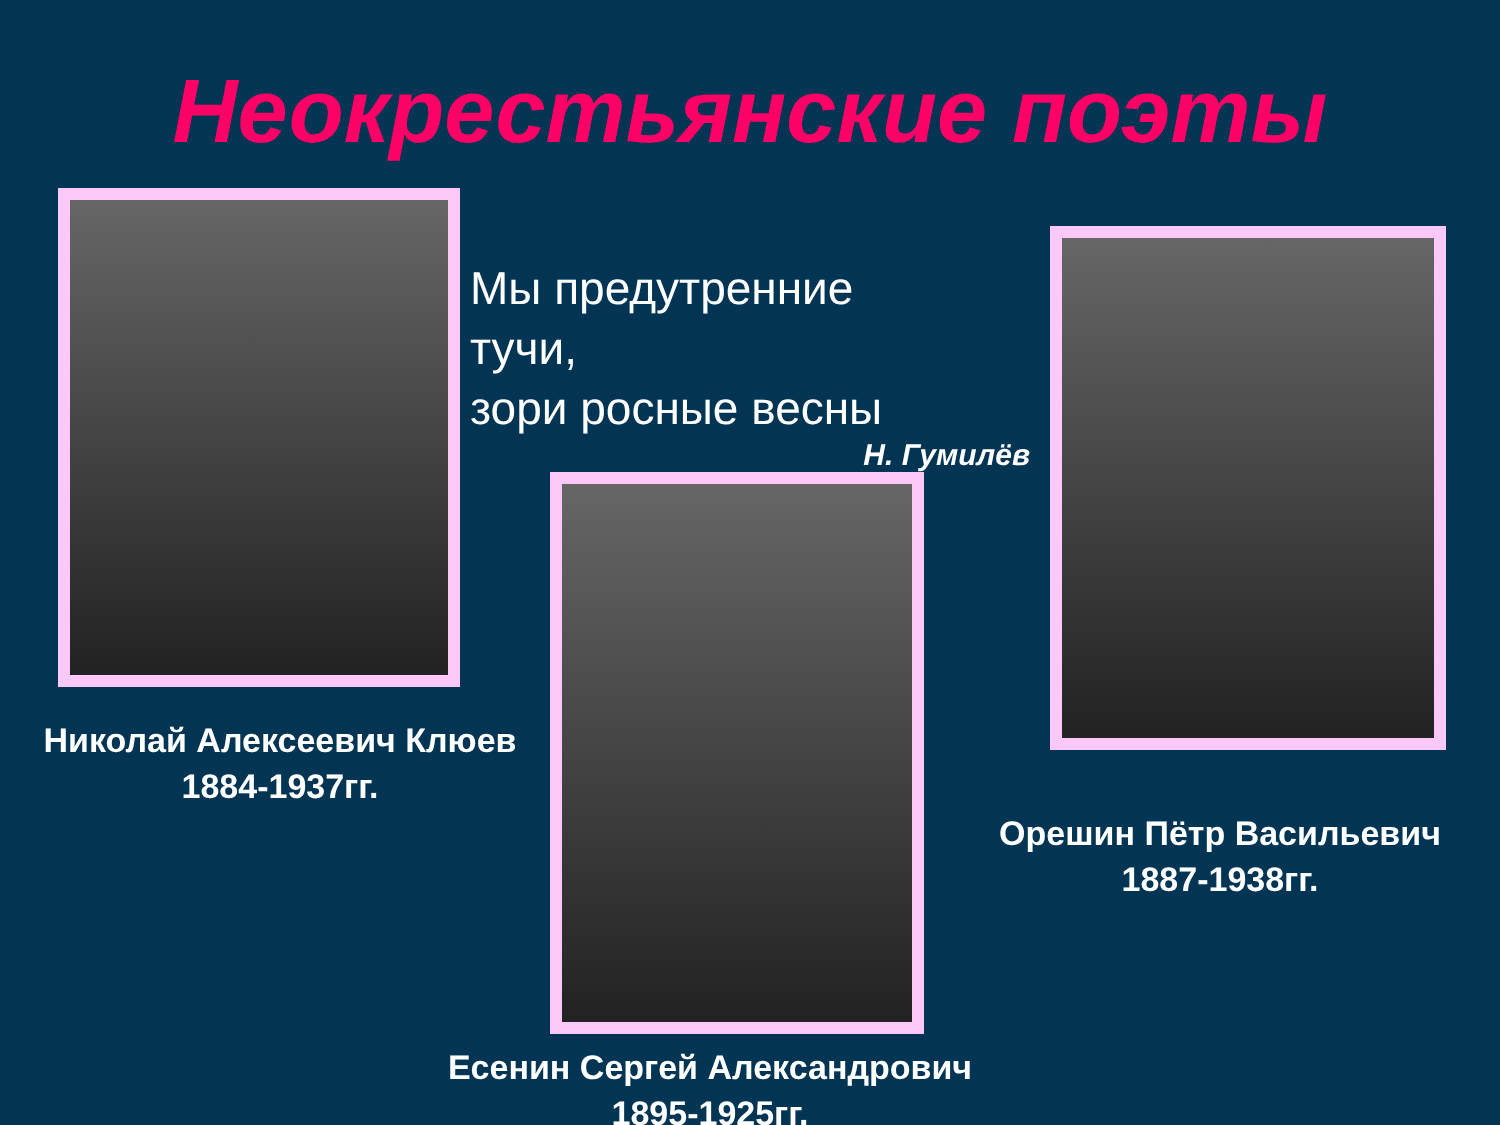Неокрестьянские поэты
Николай Алексеевич Клюев
1884-1937гг.
Мы предутренние тучи,
зори росные весны
Н. Гумилёв
Есенин Сергей Александрович
1895-1925гг.
Орешин Пётр Васильевич
1887-1938гг.